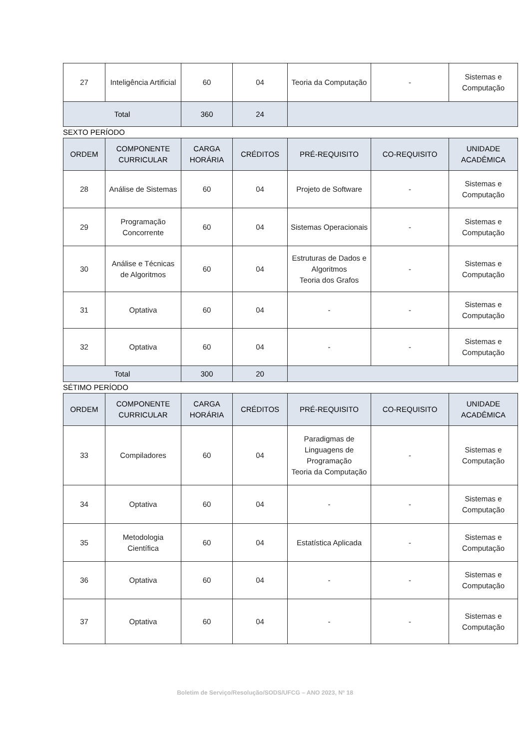| 27 | Inteligência Artificial | 60 | 04 | Teoria da Computação | - | Sistemas e Computação |
| Total | | 360 | 24 | | | |
SEXTO PERÍODO
| ORDEM | COMPONENTE CURRICULAR | CARGA HORÁRIA | CRÉDITOS | PRÉ-REQUISITO | CO-REQUISITO | UNIDADE ACADÊMICA |
| --- | --- | --- | --- | --- | --- | --- |
| 28 | Análise de Sistemas | 60 | 04 | Projeto de Software | - | Sistemas e Computação |
| 29 | Programação Concorrente | 60 | 04 | Sistemas Operacionais | - | Sistemas e Computação |
| 30 | Análise e Técnicas de Algoritmos | 60 | 04 | Estruturas de Dados e Algoritmos Teoria dos Grafos | - | Sistemas e Computação |
| 31 | Optativa | 60 | 04 | - | - | Sistemas e Computação |
| 32 | Optativa | 60 | 04 | - | - | Sistemas e Computação |
| Total | | 300 | 20 | | | |
SÉTIMO PERÍODO
| ORDEM | COMPONENTE CURRICULAR | CARGA HORÁRIA | CRÉDITOS | PRÉ-REQUISITO | CO-REQUISITO | UNIDADE ACADÊMICA |
| --- | --- | --- | --- | --- | --- | --- |
| 33 | Compiladores | 60 | 04 | Paradigmas de Linguagens de Programação Teoria da Computação | - | Sistemas e Computação |
| 34 | Optativa | 60 | 04 | - | - | Sistemas e Computação |
| 35 | Metodologia Científica | 60 | 04 | Estatística Aplicada | - | Sistemas e Computação |
| 36 | Optativa | 60 | 04 | - | - | Sistemas e Computação |
| 37 | Optativa | 60 | 04 | - | - | Sistemas e Computação |
Boletim de Serviço/Resolução/SODS/UFCG – ANO 2023, Nº 18